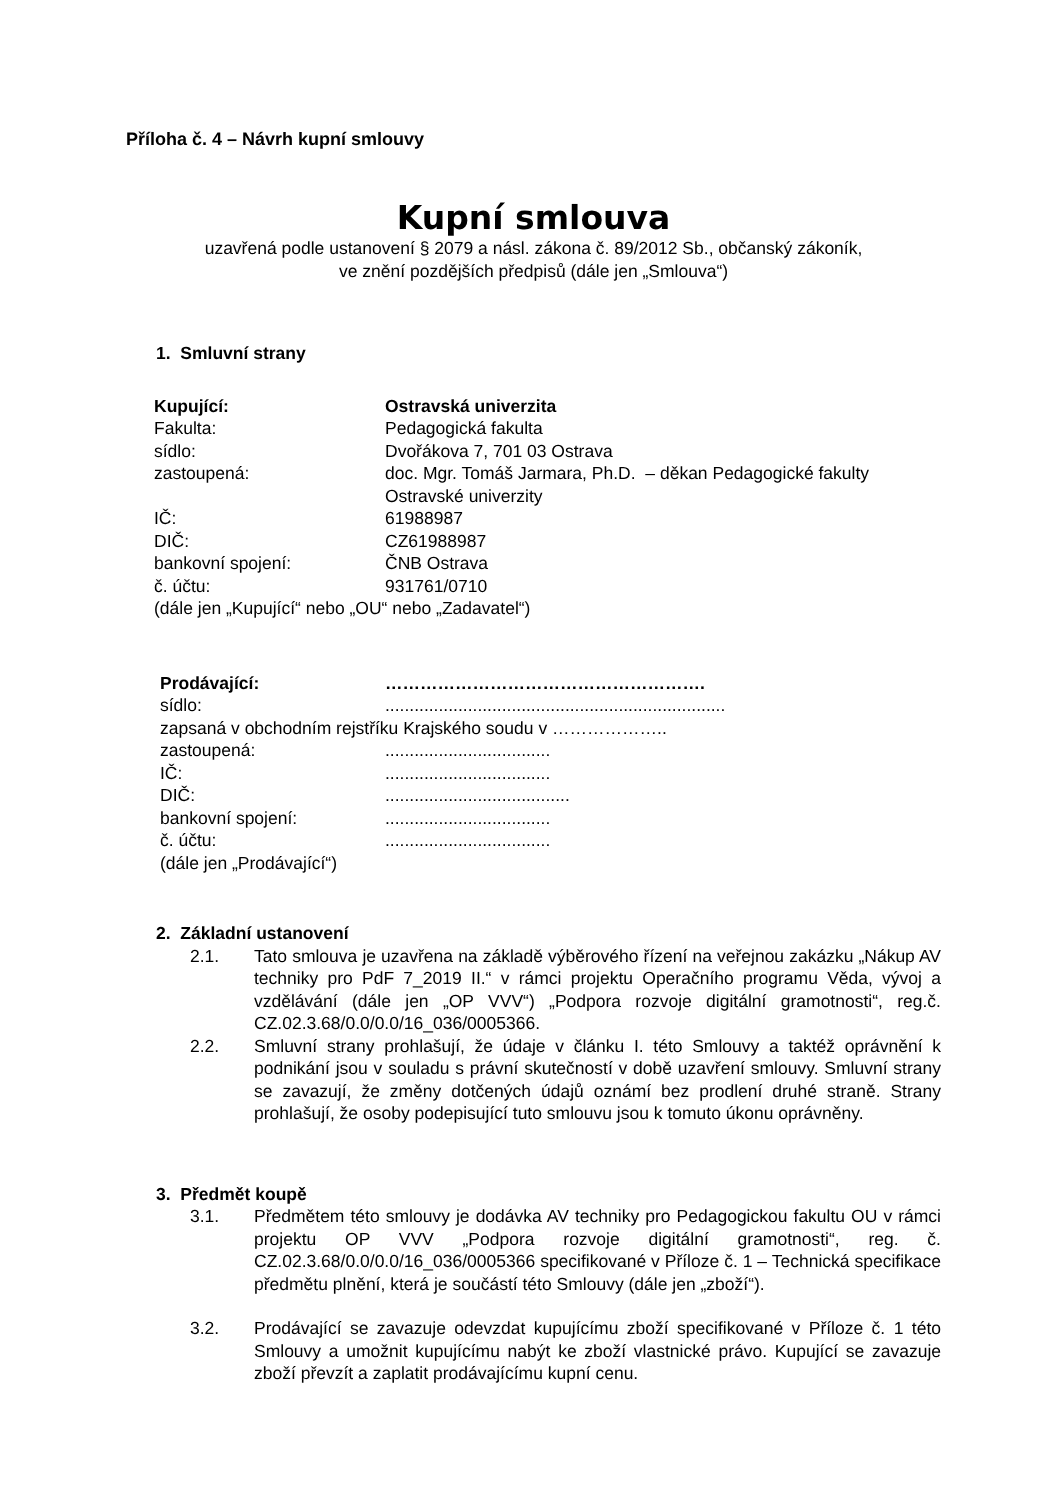Příloha č. 4 – Návrh kupní smlouvy
Kupní smlouva
uzavřená podle ustanovení § 2079 a násl. zákona č. 89/2012 Sb., občanský zákoník,
ve znění pozdějších předpisů (dále jen „Smlouva“)
1. Smluvní strany
Kupující:
Ostravská univerzita
Fakulta:
Pedagogická fakulta
sídlo:
Dvořákova 7, 701 03 Ostrava
zastoupená:
doc. Mgr. Tomáš Jarmara, Ph.D. – děkan Pedagogické fakulty Ostravské univerzity
IČ:
61988987
DIČ:
CZ61988987
bankovní spojení:
ČNB Ostrava
č. účtu:
931761/0710
(dále jen „Kupující“ nebo „OU“ nebo „Zadavatel“)
Prodávající:
……………………………………………….
sídlo:
......................................................................
zapsaná v obchodním rejstříku Krajského soudu v ………………..
zastoupená:
..................................
IČ:
..................................
DIČ:
......................................
bankovní spojení:
..................................
č. účtu:
..................................
(dále jen „Prodávající“)
2. Základní ustanovení
2.1.
Tato smlouva je uzavřena na základě výběrového řízení na veřejnou zakázku „Nákup AV techniky pro PdF 7_2019 II.“ v rámci projektu Operačního programu Věda, vývoj a vzdělávání (dále jen „OP VVV“) „Podpora rozvoje digitální gramotnosti“, reg.č. CZ.02.3.68/0.0/0.0/16_036/0005366.
2.2.
Smluvní strany prohlašují, že údaje v článku I. této Smlouvy a taktéž oprávnění k podnikání jsou v souladu s právní skutečností v době uzavření smlouvy. Smluvní strany se zavazují, že změny dotčených údajů oznámí bez prodlení druhé straně. Strany prohlašují, že osoby podepisující tuto smlouvu jsou k tomuto úkonu oprávněny.
3. Předmět koupě
3.1.
Předmětem této smlouvy je dodávka AV techniky pro Pedagogickou fakultu OU v rámci projektu OP VVV „Podpora rozvoje digitální gramotnosti“, reg. č. CZ.02.3.68/0.0/0.0/16_036/0005366 specifikované v Příloze č. 1 – Technická specifikace předmětu plnění, která je součástí této Smlouvy (dále jen „zboží“).
3.2.
Prodávající se zavazuje odevzdat kupujícímu zboží specifikované v Příloze č. 1 této Smlouvy a umožnit kupujícímu nabýt ke zboží vlastnické právo. Kupující se zavazuje zboží převzít a zaplatit prodávajícímu kupní cenu.